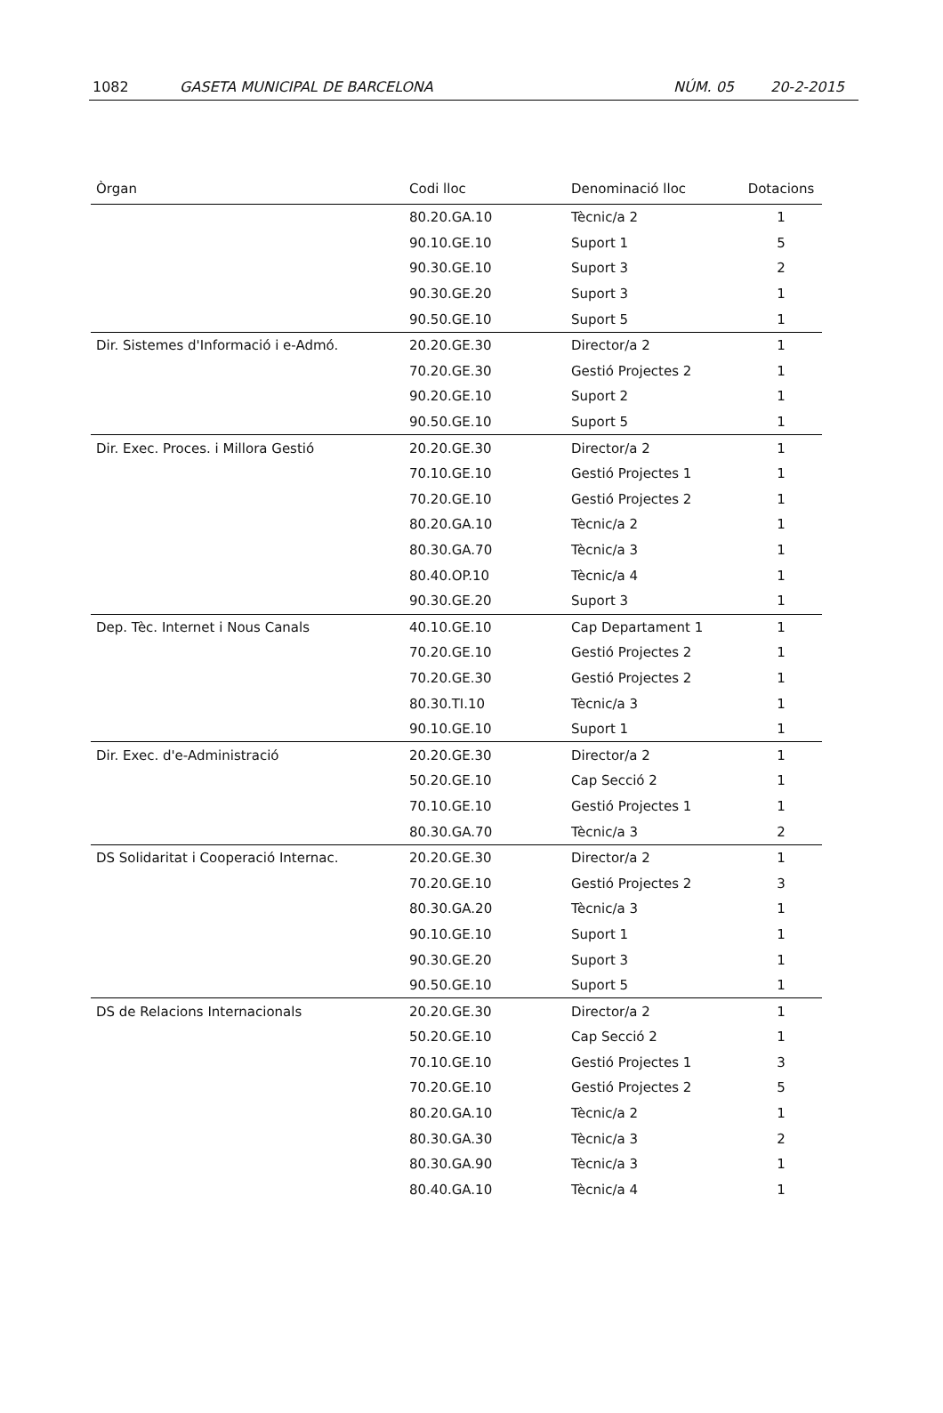1082 GASETA MUNICIPAL DE BARCELONA NÚM. 05 20-2-2015
| Òrgan | Codi lloc | Denominació lloc | Dotacions |
| --- | --- | --- | --- |
| | 80.20.GA.10 | Tècnic/a 2 | 1 |
| | 90.10.GE.10 | Suport 1 | 5 |
| | 90.30.GE.10 | Suport 3 | 2 |
| | 90.30.GE.20 | Suport 3 | 1 |
| | 90.50.GE.10 | Suport 5 | 1 |
| Dir. Sistemes d'Informació i e-Admó. | 20.20.GE.30 | Director/a 2 | 1 |
| | 70.20.GE.30 | Gestió Projectes 2 | 1 |
| | 90.20.GE.10 | Suport 2 | 1 |
| | 90.50.GE.10 | Suport 5 | 1 |
| Dir. Exec. Proces. i Millora Gestió | 20.20.GE.30 | Director/a 2 | 1 |
| | 70.10.GE.10 | Gestió Projectes 1 | 1 |
| | 70.20.GE.10 | Gestió Projectes 2 | 1 |
| | 80.20.GA.10 | Tècnic/a 2 | 1 |
| | 80.30.GA.70 | Tècnic/a 3 | 1 |
| | 80.40.OP.10 | Tècnic/a 4 | 1 |
| | 90.30.GE.20 | Suport 3 | 1 |
| Dep. Tèc. Internet i Nous Canals | 40.10.GE.10 | Cap Departament 1 | 1 |
| | 70.20.GE.10 | Gestió Projectes 2 | 1 |
| | 70.20.GE.30 | Gestió Projectes 2 | 1 |
| | 80.30.TI.10 | Tècnic/a 3 | 1 |
| | 90.10.GE.10 | Suport 1 | 1 |
| Dir. Exec. d'e-Administració | 20.20.GE.30 | Director/a 2 | 1 |
| | 50.20.GE.10 | Cap Secció 2 | 1 |
| | 70.10.GE.10 | Gestió Projectes 1 | 1 |
| | 80.30.GA.70 | Tècnic/a 3 | 2 |
| DS Solidaritat i Cooperació Internac. | 20.20.GE.30 | Director/a 2 | 1 |
| | 70.20.GE.10 | Gestió Projectes 2 | 3 |
| | 80.30.GA.20 | Tècnic/a 3 | 1 |
| | 90.10.GE.10 | Suport 1 | 1 |
| | 90.30.GE.20 | Suport 3 | 1 |
| | 90.50.GE.10 | Suport 5 | 1 |
| DS de Relacions Internacionals | 20.20.GE.30 | Director/a 2 | 1 |
| | 50.20.GE.10 | Cap Secció 2 | 1 |
| | 70.10.GE.10 | Gestió Projectes 1 | 3 |
| | 70.20.GE.10 | Gestió Projectes 2 | 5 |
| | 80.20.GA.10 | Tècnic/a 2 | 1 |
| | 80.30.GA.30 | Tècnic/a 3 | 2 |
| | 80.30.GA.90 | Tècnic/a 3 | 1 |
| | 80.40.GA.10 | Tècnic/a 4 | 1 |